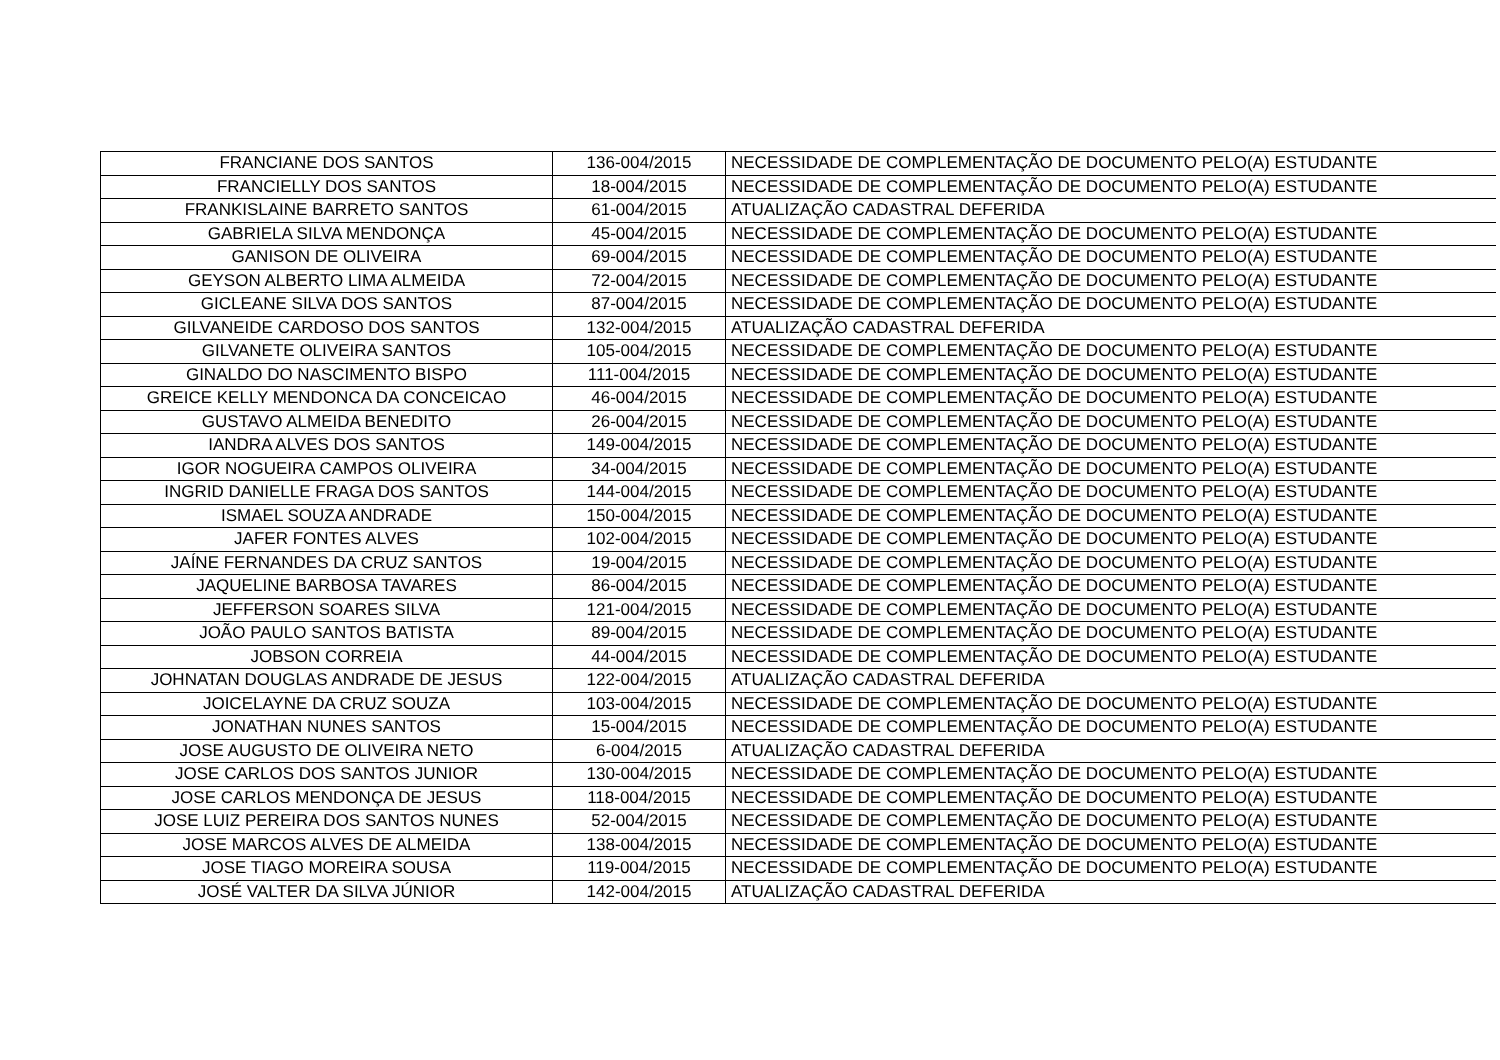| FRANCIANE DOS SANTOS | 136-004/2015 | NECESSIDADE DE COMPLEMENTAÇÃO DE DOCUMENTO PELO(A) ESTUDANTE |
| FRANCIELLY DOS SANTOS | 18-004/2015 | NECESSIDADE DE COMPLEMENTAÇÃO DE DOCUMENTO PELO(A) ESTUDANTE |
| FRANKISLAINE BARRETO SANTOS | 61-004/2015 | ATUALIZAÇÃO CADASTRAL DEFERIDA |
| GABRIELA SILVA MENDONÇA | 45-004/2015 | NECESSIDADE DE COMPLEMENTAÇÃO DE DOCUMENTO PELO(A) ESTUDANTE |
| GANISON DE OLIVEIRA | 69-004/2015 | NECESSIDADE DE COMPLEMENTAÇÃO DE DOCUMENTO PELO(A) ESTUDANTE |
| GEYSON ALBERTO LIMA ALMEIDA | 72-004/2015 | NECESSIDADE DE COMPLEMENTAÇÃO DE DOCUMENTO PELO(A) ESTUDANTE |
| GICLEANE SILVA DOS SANTOS | 87-004/2015 | NECESSIDADE DE COMPLEMENTAÇÃO DE DOCUMENTO PELO(A) ESTUDANTE |
| GILVANEIDE CARDOSO DOS SANTOS | 132-004/2015 | ATUALIZAÇÃO CADASTRAL DEFERIDA |
| GILVANETE OLIVEIRA SANTOS | 105-004/2015 | NECESSIDADE DE COMPLEMENTAÇÃO DE DOCUMENTO PELO(A) ESTUDANTE |
| GINALDO DO NASCIMENTO BISPO | 111-004/2015 | NECESSIDADE DE COMPLEMENTAÇÃO DE DOCUMENTO PELO(A) ESTUDANTE |
| GREICE KELLY MENDONCA DA CONCEICAO | 46-004/2015 | NECESSIDADE DE COMPLEMENTAÇÃO DE DOCUMENTO PELO(A) ESTUDANTE |
| GUSTAVO ALMEIDA BENEDITO | 26-004/2015 | NECESSIDADE DE COMPLEMENTAÇÃO DE DOCUMENTO PELO(A) ESTUDANTE |
| IANDRA ALVES DOS SANTOS | 149-004/2015 | NECESSIDADE DE COMPLEMENTAÇÃO DE DOCUMENTO PELO(A) ESTUDANTE |
| IGOR NOGUEIRA CAMPOS OLIVEIRA | 34-004/2015 | NECESSIDADE DE COMPLEMENTAÇÃO DE DOCUMENTO PELO(A) ESTUDANTE |
| INGRID DANIELLE FRAGA DOS SANTOS | 144-004/2015 | NECESSIDADE DE COMPLEMENTAÇÃO DE DOCUMENTO PELO(A) ESTUDANTE |
| ISMAEL SOUZA ANDRADE | 150-004/2015 | NECESSIDADE DE COMPLEMENTAÇÃO DE DOCUMENTO PELO(A) ESTUDANTE |
| JAFER FONTES ALVES | 102-004/2015 | NECESSIDADE DE COMPLEMENTAÇÃO DE DOCUMENTO PELO(A) ESTUDANTE |
| JAÍNE FERNANDES DA CRUZ SANTOS | 19-004/2015 | NECESSIDADE DE COMPLEMENTAÇÃO DE DOCUMENTO PELO(A) ESTUDANTE |
| JAQUELINE BARBOSA TAVARES | 86-004/2015 | NECESSIDADE DE COMPLEMENTAÇÃO DE DOCUMENTO PELO(A) ESTUDANTE |
| JEFFERSON SOARES SILVA | 121-004/2015 | NECESSIDADE DE COMPLEMENTAÇÃO DE DOCUMENTO PELO(A) ESTUDANTE |
| JOÃO PAULO SANTOS BATISTA | 89-004/2015 | NECESSIDADE DE COMPLEMENTAÇÃO DE DOCUMENTO PELO(A) ESTUDANTE |
| JOBSON CORREIA | 44-004/2015 | NECESSIDADE DE COMPLEMENTAÇÃO DE DOCUMENTO PELO(A) ESTUDANTE |
| JOHNATAN DOUGLAS ANDRADE DE JESUS | 122-004/2015 | ATUALIZAÇÃO CADASTRAL DEFERIDA |
| JOICELAYNE DA CRUZ SOUZA | 103-004/2015 | NECESSIDADE DE COMPLEMENTAÇÃO DE DOCUMENTO PELO(A) ESTUDANTE |
| JONATHAN NUNES SANTOS | 15-004/2015 | NECESSIDADE DE COMPLEMENTAÇÃO DE DOCUMENTO PELO(A) ESTUDANTE |
| JOSE AUGUSTO DE OLIVEIRA NETO | 6-004/2015 | ATUALIZAÇÃO CADASTRAL DEFERIDA |
| JOSE CARLOS DOS SANTOS JUNIOR | 130-004/2015 | NECESSIDADE DE COMPLEMENTAÇÃO DE DOCUMENTO PELO(A) ESTUDANTE |
| JOSE CARLOS MENDONÇA DE JESUS | 118-004/2015 | NECESSIDADE DE COMPLEMENTAÇÃO DE DOCUMENTO PELO(A) ESTUDANTE |
| JOSE LUIZ PEREIRA DOS SANTOS NUNES | 52-004/2015 | NECESSIDADE DE COMPLEMENTAÇÃO DE DOCUMENTO PELO(A) ESTUDANTE |
| JOSE MARCOS ALVES DE ALMEIDA | 138-004/2015 | NECESSIDADE DE COMPLEMENTAÇÃO DE DOCUMENTO PELO(A) ESTUDANTE |
| JOSE TIAGO MOREIRA SOUSA | 119-004/2015 | NECESSIDADE DE COMPLEMENTAÇÃO DE DOCUMENTO PELO(A) ESTUDANTE |
| JOSÉ VALTER DA SILVA JÚNIOR | 142-004/2015 | ATUALIZAÇÃO CADASTRAL DEFERIDA |